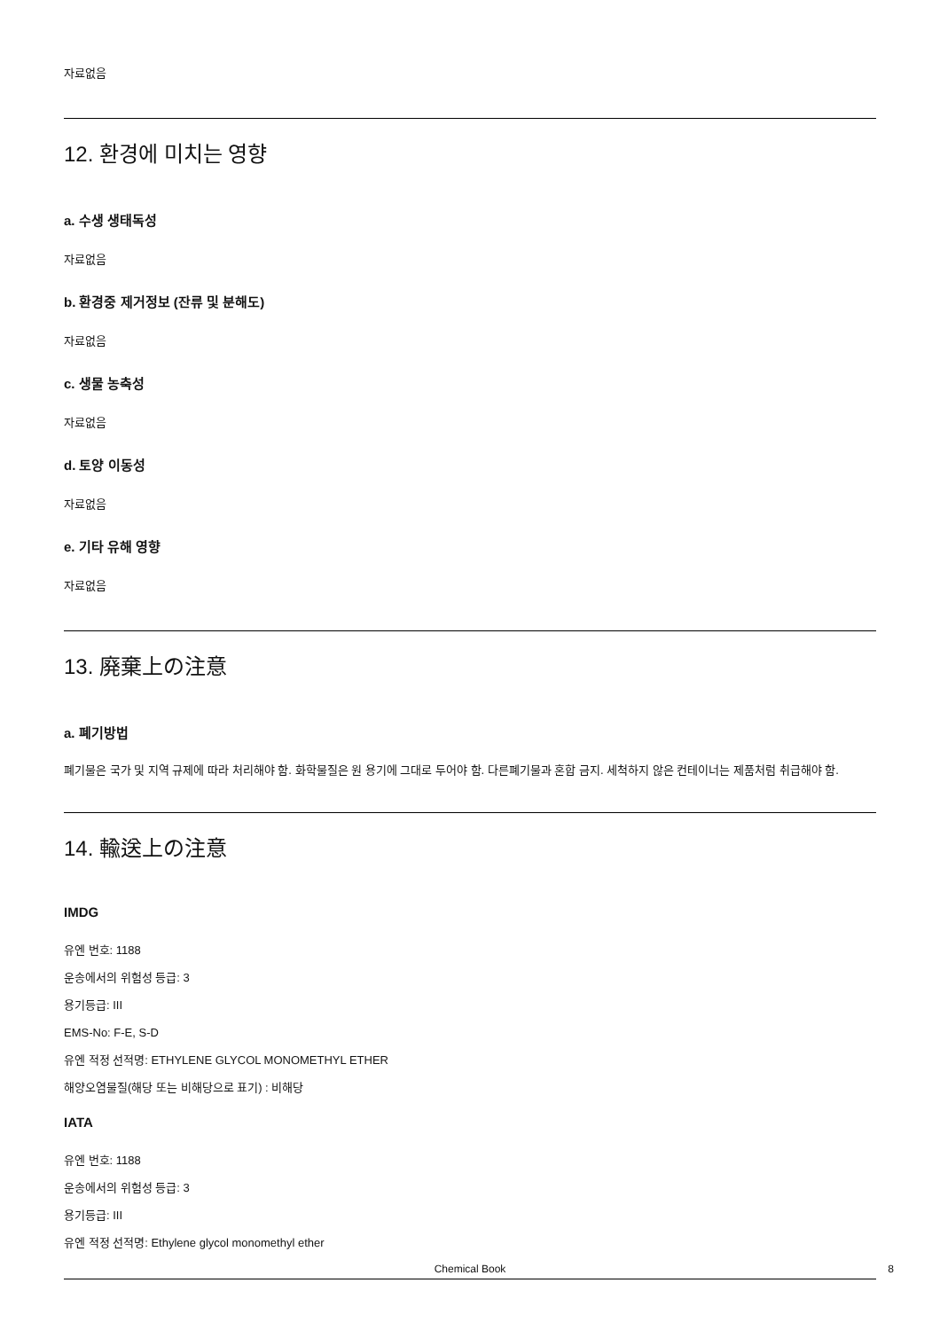자료없음
12. 환경에 미치는 영향
a. 수생 생태독성
자료없음
b. 환경중 제거정보 (잔류 및 분해도)
자료없음
c. 생물 농축성
자료없음
d. 토양 이동성
자료없음
e. 기타 유해 영향
자료없음
13. 廃棄上の注意
a. 폐기방법
폐기물은 국가 및 지역 규제에 따라 처리해야 함. 화학물질은 원 용기에 그대로 두어야 함. 다른폐기물과 혼합 금지. 세척하지 않은 컨테이너는 제품처럼 취급해야 함.
14. 輸送上の注意
IMDG
유엔 번호: 1188
운송에서의 위험성 등급: 3
용기등급: III
EMS-No: F-E, S-D
유엔 적정 선적명: ETHYLENE GLYCOL MONOMETHYL ETHER
해양오염물질(해당 또는 비해당으로 표기) : 비해당
IATA
유엔 번호: 1188
운송에서의 위험성 등급: 3
용기등급: III
유엔 적정 선적명: Ethylene glycol monomethyl ether
Chemical Book
8